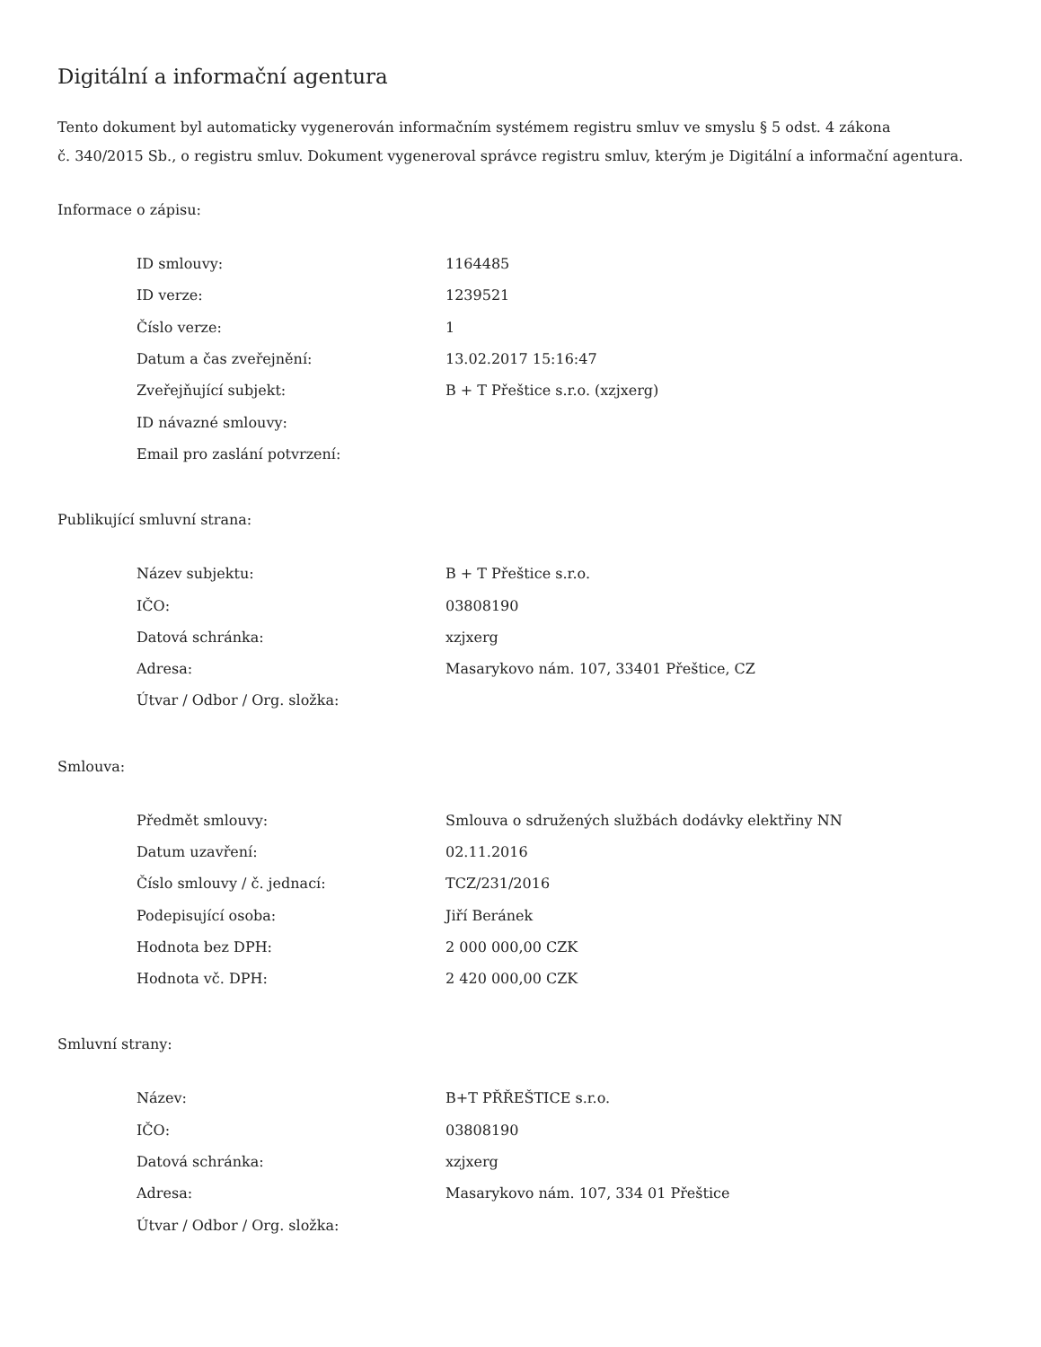Digitální a informační agentura
Tento dokument byl automaticky vygenerován informačním systémem registru smluv ve smyslu § 5 odst. 4 zákona
č. 340/2015 Sb., o registru smluv. Dokument vygeneroval správce registru smluv, kterým je Digitální a informační agentura.
Informace o zápisu:
| ID smlouvy: | 1164485 |
| ID verze: | 1239521 |
| Číslo verze: | 1 |
| Datum a čas zveřejnění: | 13.02.2017 15:16:47 |
| Zveřejňující subjekt: | B + T Přeštice s.r.o. (xzjxerg) |
| ID návazné smlouvy: | |
| Email pro zaslání potvrzení: | |
Publikující smluvní strana:
| Název subjektu: | B + T Přeštice s.r.o. |
| IČO: | 03808190 |
| Datová schránka: | xzjxerg |
| Adresa: | Masarykovo nám. 107, 33401 Přeštice, CZ |
| Útvar / Odbor / Org. složka: | |
Smlouva:
| Předmět smlouvy: | Smlouva o sdružených službách dodávky elektřiny NN |
| Datum uzavření: | 02.11.2016 |
| Číslo smlouvy / č. jednací: | TCZ/231/2016 |
| Podepisující osoba: | Jiří Beránek |
| Hodnota bez DPH: | 2 000 000,00 CZK |
| Hodnota vč. DPH: | 2 420 000,00 CZK |
Smluvní strany:
| Název: | B+T PŘŘEŠTICE s.r.o. |
| IČO: | 03808190 |
| Datová schránka: | xzjxerg |
| Adresa: | Masarykovo nám. 107, 334 01 Přeštice |
| Útvar / Odbor / Org. složka: | |